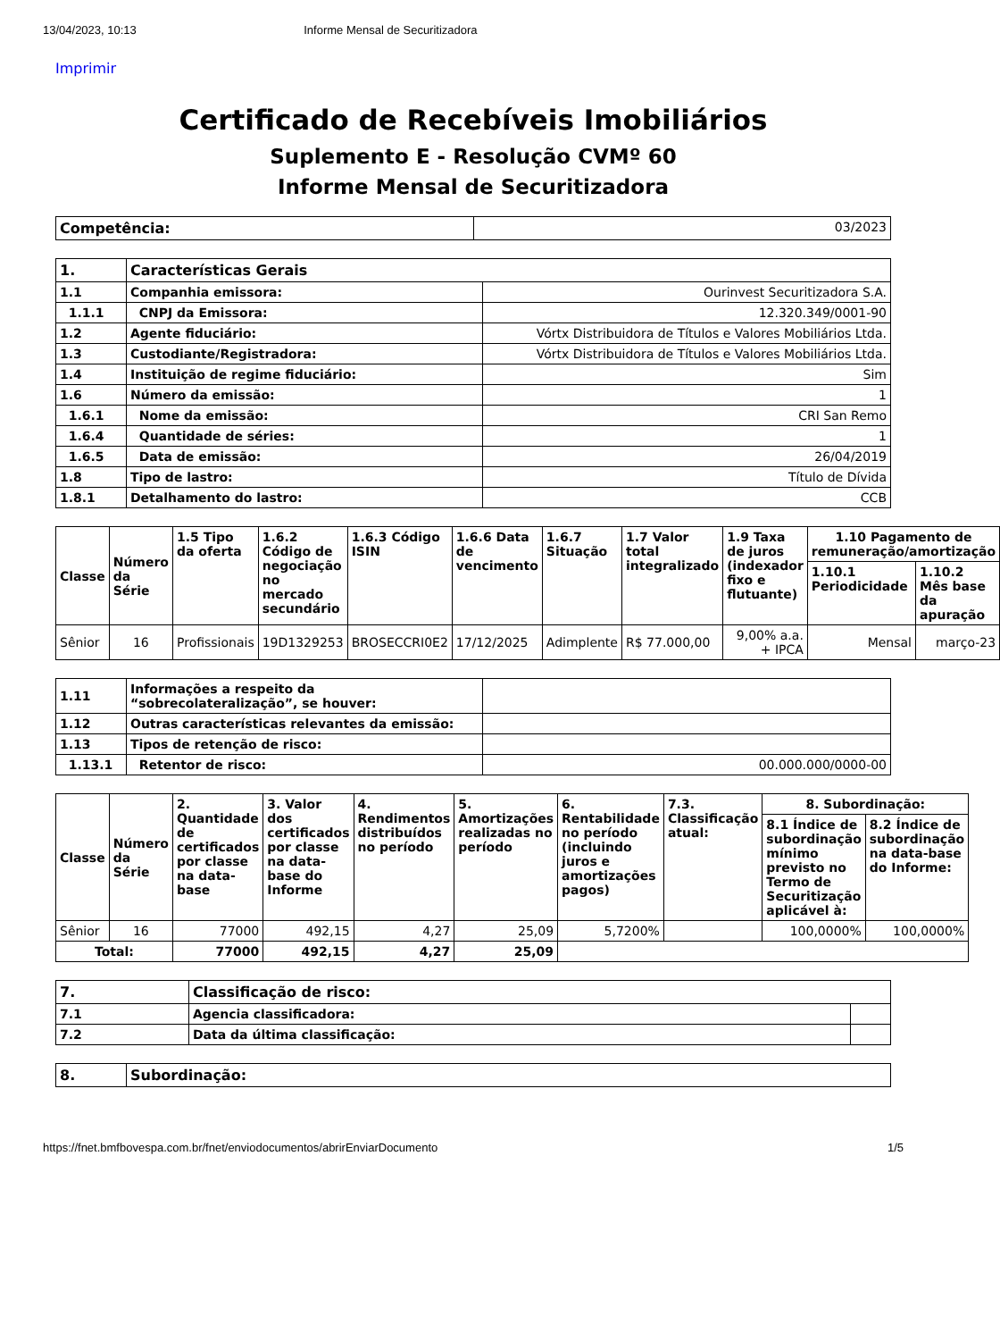13/04/2023, 10:13 Informe Mensal de Securitizadora
Imprimir
Certificado de Recebíveis Imobiliários
Suplemento E - Resolução CVMº 60
Informe Mensal de Securitizadora
| Competência: | 03/2023 |
| 1. | Características Gerais | |
| 1.1 | Companhia emissora: | Ourinvest Securitizadora S.A. |
| 1.1.1 | CNPJ da Emissora: | 12.320.349/0001-90 |
| 1.2 | Agente fiduciário: | Vórtx Distribuidora de Títulos e Valores Mobiliários Ltda. |
| 1.3 | Custodiante/Registradora: | Vórtx Distribuidora de Títulos e Valores Mobiliários Ltda. |
| 1.4 | Instituição de regime fiduciário: | Sim |
| 1.6 | Número da emissão: | 1 |
| 1.6.1 | Nome da emissão: | CRI San Remo |
| 1.6.4 | Quantidade de séries: | 1 |
| 1.6.5 | Data de emissão: | 26/04/2019 |
| 1.8 | Tipo de lastro: | Título de Dívida |
| 1.8.1 | Detalhamento do lastro: | CCB |
| Classe | Número da Série | 1.5 Tipo da oferta | 1.6.2 Código de negociação no mercado secundário | 1.6.3 Código ISIN | 1.6.6 Data de vencimento | 1.6.7 Situação | 1.7 Valor total integralizado | 1.9 Taxa de juros (indexador fixo e flutuante) | 1.10 Pagamento de remuneração/amortização | |
| --- | --- | --- | --- | --- | --- | --- | --- | --- | --- | --- |
| | | | | | | | | | 1.10.1 Periodicidade | 1.10.2 Mês base da apuração |
| Sênior | 16 | Profissionais | 19D1329253 | BROSECCRI0E2 | 17/12/2025 | Adimplente | R$ 77.000,00 | 9,00% a.a. + IPCA | Mensal | março-23 |
| 1.11 | Informações a respeito da “sobrecolateralização”, se houver: | |
| 1.12 | Outras características relevantes da emissão: | |
| 1.13 | Tipos de retenção de risco: | |
| 1.13.1 | Retentor de risco: | 00.000.000/0000-00 |
| Classe | Número da Série | 2. Quantidade de certificados por classe na data-base | 3. Valor dos certificados por classe na data-base do Informe | 4. Rendimentos distribuídos no período | 5. Amortizações realizadas no período | 6. Rentabilidade no período (incluindo juros e amortizações pagos) | 7.3. Classificação atual: | 8. Subordinação: | |
| --- | --- | --- | --- | --- | --- | --- | --- | --- | --- |
| | | | | | | | | 8.1 Índice de subordinação mínimo previsto no Termo de Securitização aplicável à: | 8.2 Índice de subordinação na data-base do Informe: |
| Sênior | 16 | 77000 | 492,15 | 4,27 | 25,09 | 5,7200% | | 100,0000% | 100,0000% |
| Total: | | 77000 | 492,15 | 4,27 | 25,09 | | | | |
| 7. | Classificação de risco: | |
| 7.1 | Agencia classificadora: | |
| 7.2 | Data da última classificação: | |
| 8. | Subordinação: |
https://fnet.bmfbovespa.com.br/fnet/enviodocumentos/abrirEnviarDocumento 1/5